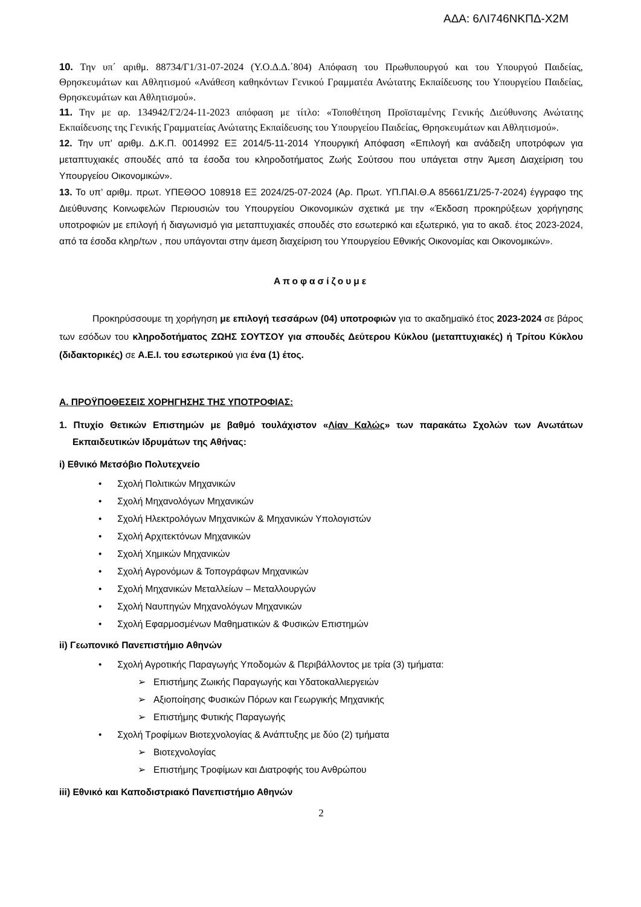ΑΔΑ: 6ΛΙ746ΝΚΠΔ-Χ2Μ
10. Την υπ΄ αριθμ. 88734/Γ1/31-07-2024 (Υ.Ο.Δ.Δ.΄804) Απόφαση του Πρωθυπουργού και του Υπουργού Παιδείας, Θρησκευμάτων και Αθλητισμού «Ανάθεση καθηκόντων Γενικού Γραμματέα Ανώτατης Εκπαίδευσης του Υπουργείου Παιδείας, Θρησκευμάτων και Αθλητισμού».
11. Την με αρ. 134942/Γ2/24-11-2023 απόφαση με τίτλο: «Τοποθέτηση Προϊσταμένης Γενικής Διεύθυνσης Ανώτατης Εκπαίδευσης της Γενικής Γραμματείας Ανώτατης Εκπαίδευσης του Υπουργείου Παιδείας, Θρησκευμάτων και Αθλητισμού».
12. Την υπ’ αριθμ. Δ.Κ.Π. 0014992 ΕΞ 2014/5-11-2014 Υπουργική Απόφαση «Επιλογή και ανάδειξη υποτρόφων για μεταπτυχιακές σπουδές από τα έσοδα του κληροδοτήματος Ζωής Σούτσου που υπάγεται στην Άμεση Διαχείριση του Υπουργείου Οικονομικών».
13. Το υπ’ αριθμ. πρωτ. ΥΠΕΘΟΟ 108918 ΕΞ 2024/25-07-2024 (Αρ. Πρωτ. ΥΠ.ΠΑΙ.Θ.Α 85661/Ζ1/25-7-2024) έγγραφο της Διεύθυνσης Κοινωφελών Περιουσιών του Υπουργείου Οικονομικών σχετικά με την «Έκδοση προκηρύξεων χορήγησης υποτροφιών με επιλογή ή διαγωνισμό για μεταπτυχιακές σπουδές στο εσωτερικό και εξωτερικό, για το ακαδ. έτος 2023-2024, από τα έσοδα κληρ/των , που υπάγονται στην άμεση διαχείριση του Υπουργείου Εθνικής Οικονομίας και Οικονομικών».
Αποφασίζουμε
Προκηρύσσουμε τη χορήγηση με επιλογή τεσσάρων (04) υποτροφιών για το ακαδημαϊκό έτος 2023-2024 σε βάρος των εσόδων του κληροδοτήματος ΖΩΗΣ ΣΟΥΤΣΟΥ για σπουδές Δεύτερου Κύκλου (μεταπτυχιακές) ή Τρίτου Κύκλου (διδακτορικές) σε Α.Ε.Ι. του εσωτερικού για ένα (1) έτος.
Α. ΠΡΟΫΠΟΘΕΣΕΙΣ ΧΟΡΗΓΗΣΗΣ ΤΗΣ ΥΠΟΤΡΟΦΙΑΣ:
1. Πτυχίο Θετικών Επιστημών με βαθμό τουλάχιστον «Λίαν Καλώς» των παρακάτω Σχολών των Ανωτάτων Εκπαιδευτικών Ιδρυμάτων της Αθήνας:
i) Εθνικό Μετσόβιο Πολυτεχνείο
• Σχολή Πολιτικών Μηχανικών
• Σχολή Μηχανολόγων Μηχανικών
• Σχολή Ηλεκτρολόγων Μηχανικών & Μηχανικών Υπολογιστών
• Σχολή Αρχιτεκτόνων Μηχανικών
• Σχολή Χημικών Μηχανικών
• Σχολή Αγρονόμων & Τοπογράφων Μηχανικών
• Σχολή Μηχανικών Μεταλλείων – Μεταλλουργών
• Σχολή Ναυπηγών Μηχανολόγων Μηχανικών
• Σχολή Εφαρμοσμένων Μαθηματικών & Φυσικών Επιστημών
ii) Γεωπονικό Πανεπιστήμιο Αθηνών
• Σχολή Αγροτικής Παραγωγής Υποδομών & Περιβάλλοντος με τρία (3) τμήματα:
➢ Επιστήμης Ζωικής Παραγωγής και Υδατοκαλλιεργειών
➢ Αξιοποίησης Φυσικών Πόρων και Γεωργικής Μηχανικής
➢ Επιστήμης Φυτικής Παραγωγής
• Σχολή Τροφίμων Βιοτεχνολογίας & Ανάπτυξης με δύο (2) τμήματα
➢ Βιοτεχνολογίας
➢ Επιστήμης Τροφίμων και Διατροφής του Ανθρώπου
iii) Εθνικό και Καποδιστριακό Πανεπιστήμιο Αθηνών
2